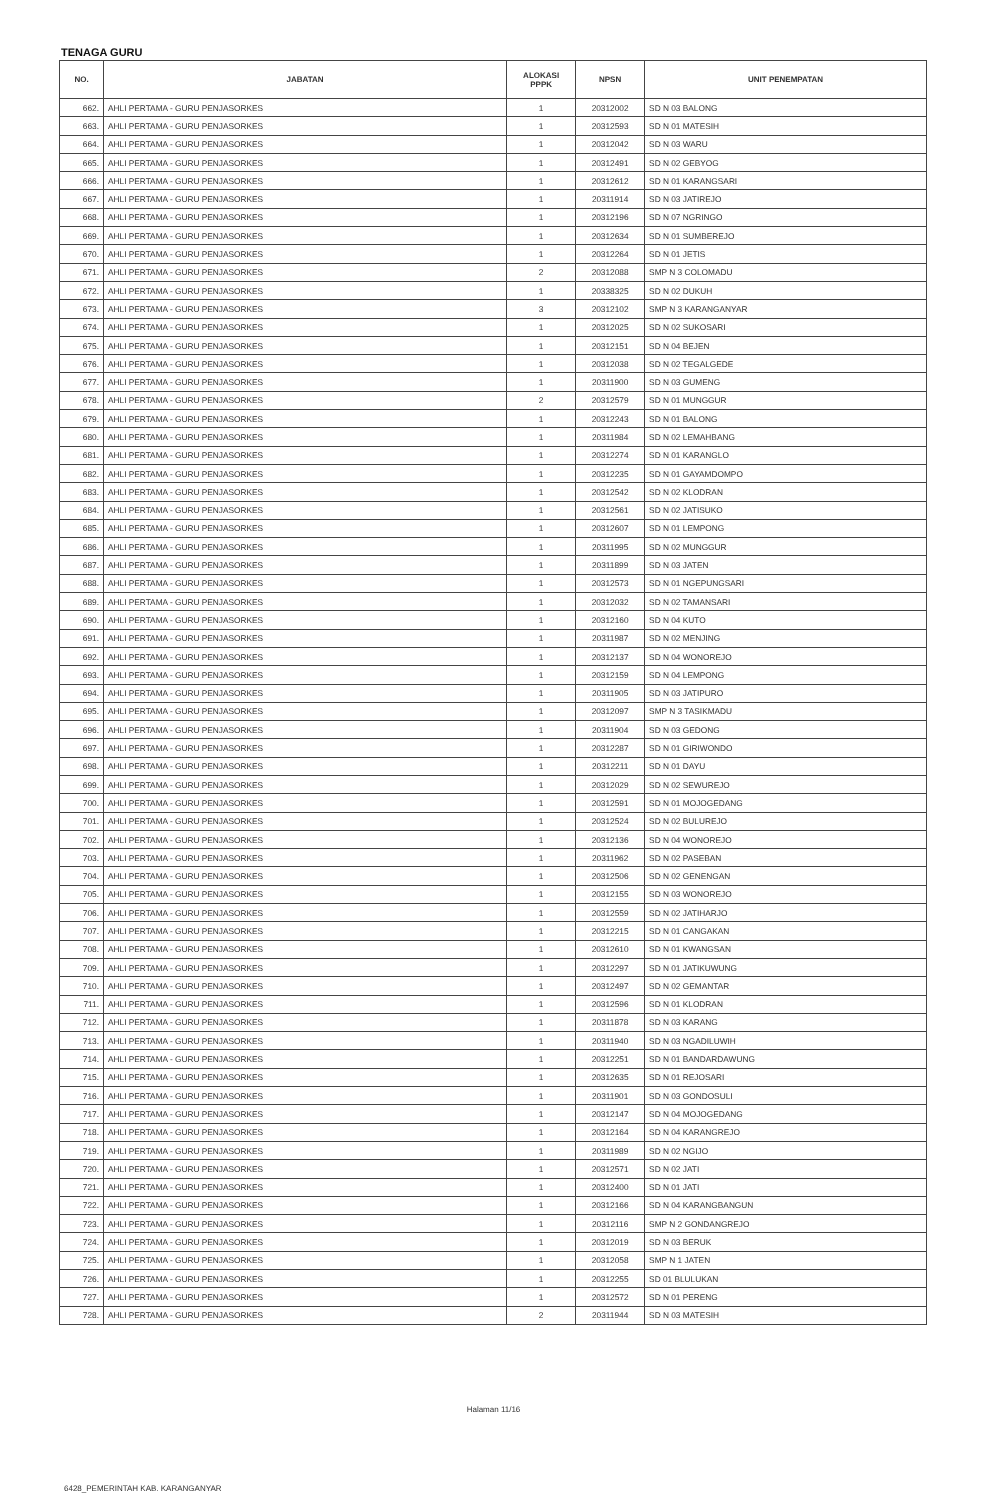TENAGA GURU
| NO. | JABATAN | ALOKASI PPPK | NPSN | UNIT PENEMPATAN |
| --- | --- | --- | --- | --- |
| 662. | AHLI PERTAMA - GURU PENJASORKES | 1 | 20312002 | SD N 03 BALONG |
| 663. | AHLI PERTAMA - GURU PENJASORKES | 1 | 20312593 | SD N 01 MATESIH |
| 664. | AHLI PERTAMA - GURU PENJASORKES | 1 | 20312042 | SD N 03 WARU |
| 665. | AHLI PERTAMA - GURU PENJASORKES | 1 | 20312491 | SD N 02 GEBYOG |
| 666. | AHLI PERTAMA - GURU PENJASORKES | 1 | 20312612 | SD N 01 KARANGSARI |
| 667. | AHLI PERTAMA - GURU PENJASORKES | 1 | 20311914 | SD N 03 JATIREJO |
| 668. | AHLI PERTAMA - GURU PENJASORKES | 1 | 20312196 | SD N 07 NGRINGO |
| 669. | AHLI PERTAMA - GURU PENJASORKES | 1 | 20312634 | SD N 01 SUMBEREJO |
| 670. | AHLI PERTAMA - GURU PENJASORKES | 1 | 20312264 | SD N 01 JETIS |
| 671. | AHLI PERTAMA - GURU PENJASORKES | 2 | 20312088 | SMP N 3 COLOMADU |
| 672. | AHLI PERTAMA - GURU PENJASORKES | 1 | 20338325 | SD N 02 DUKUH |
| 673. | AHLI PERTAMA - GURU PENJASORKES | 3 | 20312102 | SMP N 3 KARANGANYAR |
| 674. | AHLI PERTAMA - GURU PENJASORKES | 1 | 20312025 | SD N 02 SUKOSARI |
| 675. | AHLI PERTAMA - GURU PENJASORKES | 1 | 20312151 | SD N 04 BEJEN |
| 676. | AHLI PERTAMA - GURU PENJASORKES | 1 | 20312038 | SD N 02 TEGALGEDE |
| 677. | AHLI PERTAMA - GURU PENJASORKES | 1 | 20311900 | SD N 03 GUMENG |
| 678. | AHLI PERTAMA - GURU PENJASORKES | 2 | 20312579 | SD N 01 MUNGGUR |
| 679. | AHLI PERTAMA - GURU PENJASORKES | 1 | 20312243 | SD N 01 BALONG |
| 680. | AHLI PERTAMA - GURU PENJASORKES | 1 | 20311984 | SD N 02 LEMAHBANG |
| 681. | AHLI PERTAMA - GURU PENJASORKES | 1 | 20312274 | SD N 01 KARANGLO |
| 682. | AHLI PERTAMA - GURU PENJASORKES | 1 | 20312235 | SD N 01 GAYAMDOMPO |
| 683. | AHLI PERTAMA - GURU PENJASORKES | 1 | 20312542 | SD N 02 KLODRAN |
| 684. | AHLI PERTAMA - GURU PENJASORKES | 1 | 20312561 | SD N 02 JATISUKO |
| 685. | AHLI PERTAMA - GURU PENJASORKES | 1 | 20312607 | SD N 01 LEMPONG |
| 686. | AHLI PERTAMA - GURU PENJASORKES | 1 | 20311995 | SD N 02 MUNGGUR |
| 687. | AHLI PERTAMA - GURU PENJASORKES | 1 | 20311899 | SD N 03 JATEN |
| 688. | AHLI PERTAMA - GURU PENJASORKES | 1 | 20312573 | SD N 01 NGEPUNGSARI |
| 689. | AHLI PERTAMA - GURU PENJASORKES | 1 | 20312032 | SD N 02 TAMANSARI |
| 690. | AHLI PERTAMA - GURU PENJASORKES | 1 | 20312160 | SD N 04 KUTO |
| 691. | AHLI PERTAMA - GURU PENJASORKES | 1 | 20311987 | SD N 02 MENJING |
| 692. | AHLI PERTAMA - GURU PENJASORKES | 1 | 20312137 | SD N 04 WONOREJO |
| 693. | AHLI PERTAMA - GURU PENJASORKES | 1 | 20312159 | SD N 04 LEMPONG |
| 694. | AHLI PERTAMA - GURU PENJASORKES | 1 | 20311905 | SD N 03 JATIPURO |
| 695. | AHLI PERTAMA - GURU PENJASORKES | 1 | 20312097 | SMP N 3 TASIKMADU |
| 696. | AHLI PERTAMA - GURU PENJASORKES | 1 | 20311904 | SD N 03 GEDONG |
| 697. | AHLI PERTAMA - GURU PENJASORKES | 1 | 20312287 | SD N 01 GIRIWONDO |
| 698. | AHLI PERTAMA - GURU PENJASORKES | 1 | 20312211 | SD N 01 DAYU |
| 699. | AHLI PERTAMA - GURU PENJASORKES | 1 | 20312029 | SD N 02 SEWUREJO |
| 700. | AHLI PERTAMA - GURU PENJASORKES | 1 | 20312591 | SD N 01 MOJOGEDANG |
| 701. | AHLI PERTAMA - GURU PENJASORKES | 1 | 20312524 | SD N 02 BULUREJO |
| 702. | AHLI PERTAMA - GURU PENJASORKES | 1 | 20312136 | SD N 04 WONOREJO |
| 703. | AHLI PERTAMA - GURU PENJASORKES | 1 | 20311962 | SD N 02 PASEBAN |
| 704. | AHLI PERTAMA - GURU PENJASORKES | 1 | 20312506 | SD N 02 GENENGAN |
| 705. | AHLI PERTAMA - GURU PENJASORKES | 1 | 20312155 | SD N 03 WONOREJO |
| 706. | AHLI PERTAMA - GURU PENJASORKES | 1 | 20312559 | SD N 02 JATIHARJO |
| 707. | AHLI PERTAMA - GURU PENJASORKES | 1 | 20312215 | SD N 01 CANGAKAN |
| 708. | AHLI PERTAMA - GURU PENJASORKES | 1 | 20312610 | SD N 01 KWANGSAN |
| 709. | AHLI PERTAMA - GURU PENJASORKES | 1 | 20312297 | SD N 01 JATIKUWUNG |
| 710. | AHLI PERTAMA - GURU PENJASORKES | 1 | 20312497 | SD N 02 GEMANTAR |
| 711. | AHLI PERTAMA - GURU PENJASORKES | 1 | 20312596 | SD N 01 KLODRAN |
| 712. | AHLI PERTAMA - GURU PENJASORKES | 1 | 20311878 | SD N 03 KARANG |
| 713. | AHLI PERTAMA - GURU PENJASORKES | 1 | 20311940 | SD N 03 NGADILUWIH |
| 714. | AHLI PERTAMA - GURU PENJASORKES | 1 | 20312251 | SD N 01 BANDARDAWUNG |
| 715. | AHLI PERTAMA - GURU PENJASORKES | 1 | 20312635 | SD N 01 REJOSARI |
| 716. | AHLI PERTAMA - GURU PENJASORKES | 1 | 20311901 | SD N 03 GONDOSULI |
| 717. | AHLI PERTAMA - GURU PENJASORKES | 1 | 20312147 | SD N 04 MOJOGEDANG |
| 718. | AHLI PERTAMA - GURU PENJASORKES | 1 | 20312164 | SD N 04 KARANGREJO |
| 719. | AHLI PERTAMA - GURU PENJASORKES | 1 | 20311989 | SD N 02 NGIJO |
| 720. | AHLI PERTAMA - GURU PENJASORKES | 1 | 20312571 | SD N 02 JATI |
| 721. | AHLI PERTAMA - GURU PENJASORKES | 1 | 20312400 | SD N 01 JATI |
| 722. | AHLI PERTAMA - GURU PENJASORKES | 1 | 20312166 | SD N 04 KARANGBANGUN |
| 723. | AHLI PERTAMA - GURU PENJASORKES | 1 | 20312116 | SMP N 2 GONDANGREJO |
| 724. | AHLI PERTAMA - GURU PENJASORKES | 1 | 20312019 | SD N 03 BERUK |
| 725. | AHLI PERTAMA - GURU PENJASORKES | 1 | 20312058 | SMP N 1 JATEN |
| 726. | AHLI PERTAMA - GURU PENJASORKES | 1 | 20312255 | SD 01 BLULUKAN |
| 727. | AHLI PERTAMA - GURU PENJASORKES | 1 | 20312572 | SD N 01 PERENG |
| 728. | AHLI PERTAMA - GURU PENJASORKES | 2 | 20311944 | SD N 03 MATESIH |
Halaman 11/16
6428_PEMERINTAH KAB. KARANGANYAR